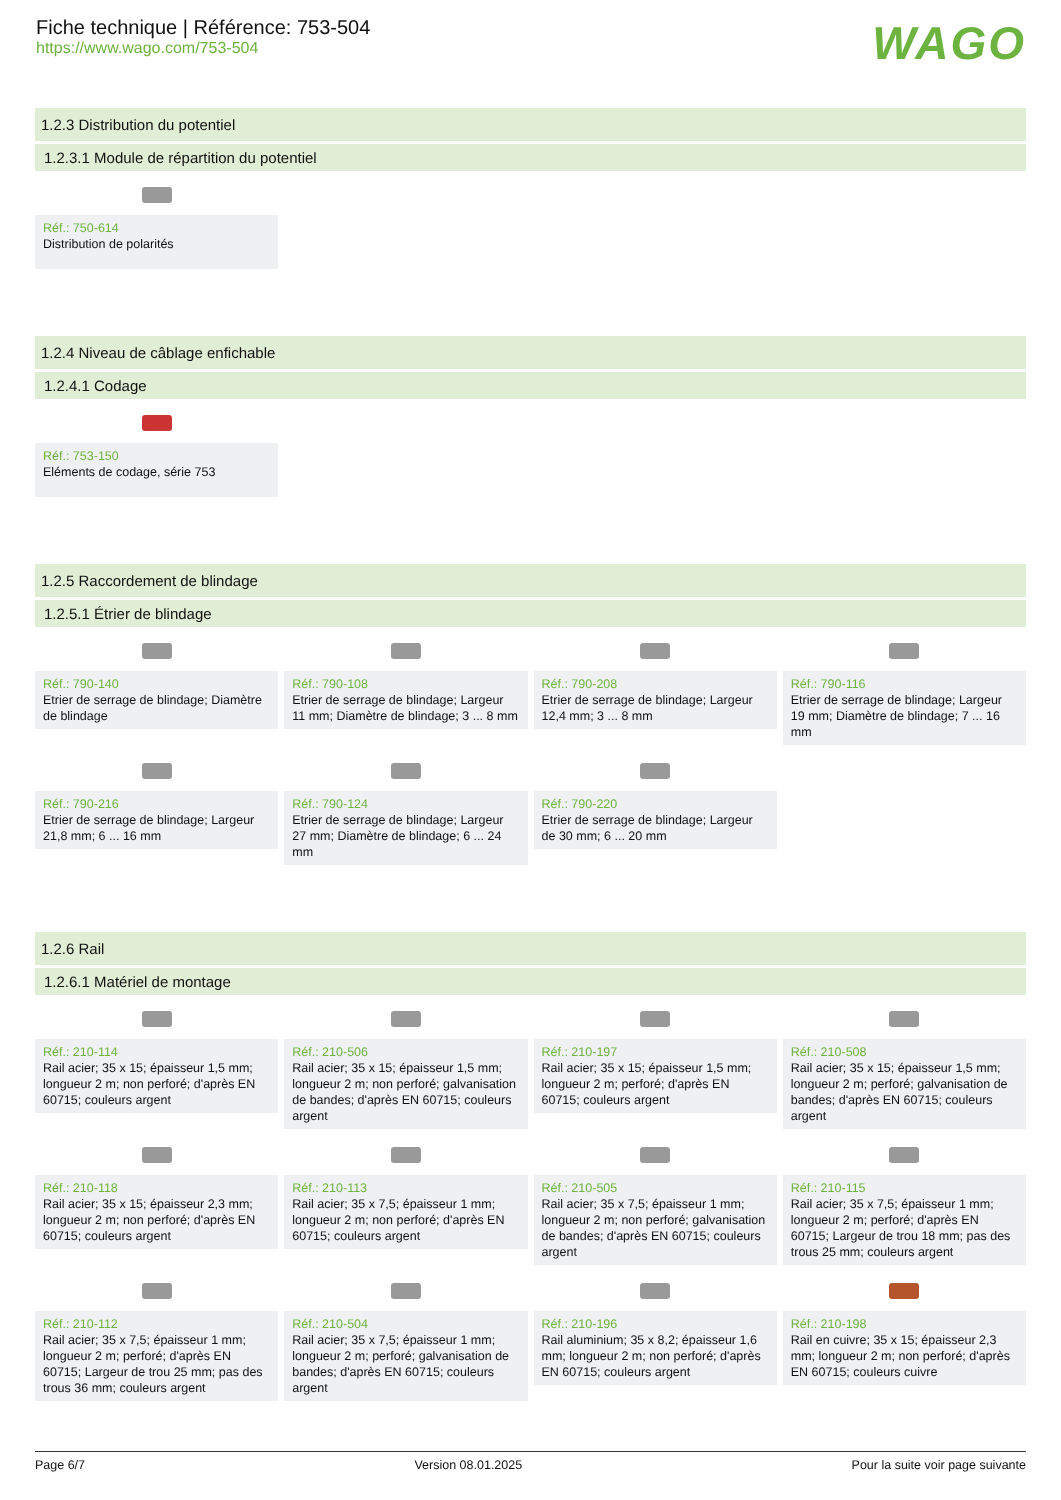Fiche technique | Référence: 753-504
https://www.wago.com/753-504
WAGO
1.2.3 Distribution du potentiel
1.2.3.1 Module de répartition du potentiel
Réf.: 750-614
Distribution de polarités
1.2.4 Niveau de câblage enfichable
1.2.4.1 Codage
Réf.: 753-150
Eléments de codage, série 753
1.2.5 Raccordement de blindage
1.2.5.1 Étrier de blindage
Réf.: 790-140
Etrier de serrage de blindage; Diamètre de blindage
Réf.: 790-108
Etrier de serrage de blindage; Largeur 11 mm; Diamètre de blindage; 3 ... 8 mm
Réf.: 790-208
Etrier de serrage de blindage; Largeur 12,4 mm; 3 ... 8 mm
Réf.: 790-116
Etrier de serrage de blindage; Largeur 19 mm; Diamètre de blindage; 7 ... 16 mm
Réf.: 790-216
Etrier de serrage de blindage; Largeur 21,8 mm; 6 ... 16 mm
Réf.: 790-124
Etrier de serrage de blindage; Largeur 27 mm; Diamètre de blindage; 6 ... 24 mm
Réf.: 790-220
Etrier de serrage de blindage; Largeur de 30 mm; 6 ... 20 mm
1.2.6 Rail
1.2.6.1 Matériel de montage
Réf.: 210-114
Rail acier; 35 x 15; épaisseur 1,5 mm; longueur 2 m; non perforé; d'après EN 60715; couleurs argent
Réf.: 210-506
Rail acier; 35 x 15; épaisseur 1,5 mm; longueur 2 m; non perforé; galvanisation de bandes; d'après EN 60715; couleurs argent
Réf.: 210-197
Rail acier; 35 x 15; épaisseur 1,5 mm; longueur 2 m; perforé; d'après EN 60715; couleurs argent
Réf.: 210-508
Rail acier; 35 x 15; épaisseur 1,5 mm; longueur 2 m; perforé; galvanisation de bandes; d'après EN 60715; couleurs argent
Réf.: 210-118
Rail acier; 35 x 15; épaisseur 2,3 mm; longueur 2 m; non perforé; d'après EN 60715; couleurs argent
Réf.: 210-113
Rail acier; 35 x 7,5; épaisseur 1 mm; longueur 2 m; non perforé; d'après EN 60715; couleurs argent
Réf.: 210-505
Rail acier; 35 x 7,5; épaisseur 1 mm; longueur 2 m; non perforé; galvanisation de bandes; d'après EN 60715; couleurs argent
Réf.: 210-115
Rail acier; 35 x 7,5; épaisseur 1 mm; longueur 2 m; perforé; d'après EN 60715; Largeur de trou 18 mm; pas des trous 25 mm; couleurs argent
Réf.: 210-112
Rail acier; 35 x 7,5; épaisseur 1 mm; longueur 2 m; perforé; d'après EN 60715; Largeur de trou 25 mm; pas des trous 36 mm; couleurs argent
Réf.: 210-504
Rail acier; 35 x 7,5; épaisseur 1 mm; longueur 2 m; perforé; galvanisation de bandes; d'après EN 60715; couleurs argent
Réf.: 210-196
Rail aluminium; 35 x 8,2; épaisseur 1,6 mm; longueur 2 m; non perforé; d'après EN 60715; couleurs argent
Réf.: 210-198
Rail en cuivre; 35 x 15; épaisseur 2,3 mm; longueur 2 m; non perforé; d'après EN 60715; couleurs cuivre
Page 6/7 Version 08.01.2025 Pour la suite voir page suivante